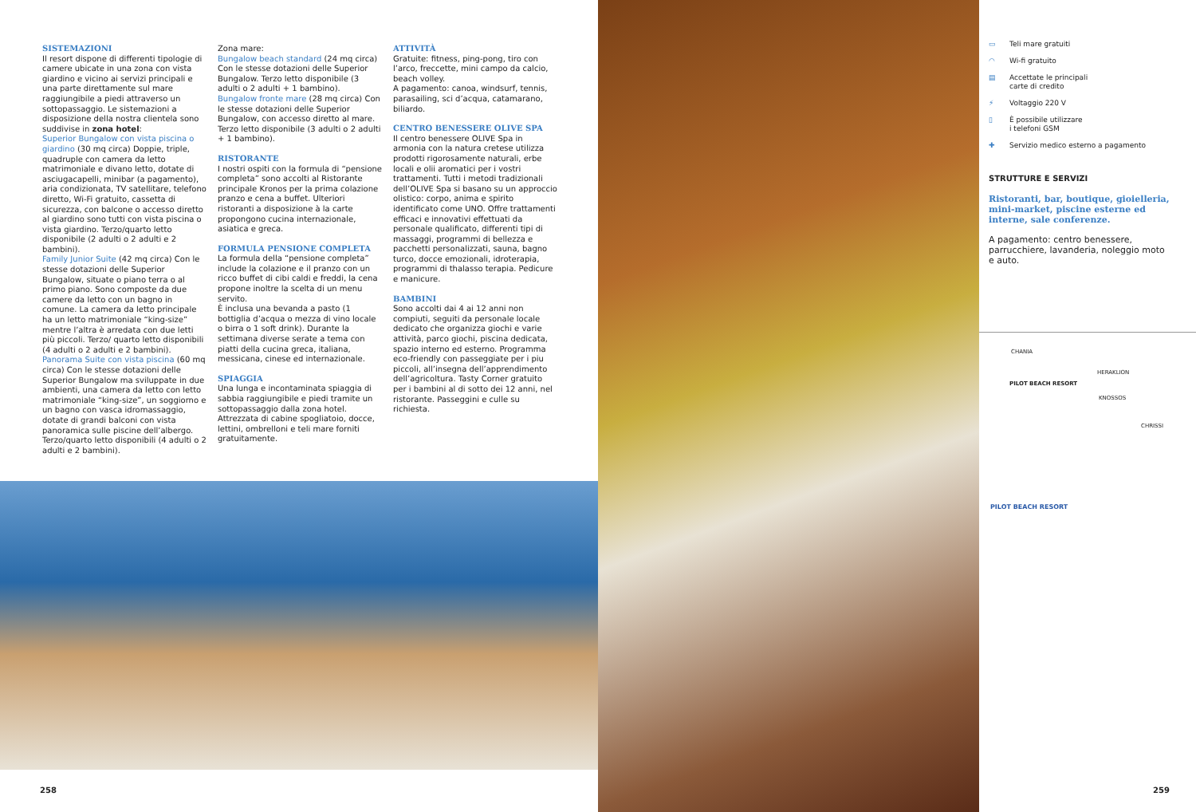SISTEMAZIONI
Il resort dispone di differenti tipologie di camere ubicate in una zona con vista giardino e vicino ai servizi principali e una parte direttamente sul mare raggiungibile a piedi attraverso un sottopassaggio. Le sistemazioni a disposizione della nostra clientela sono suddivise in zona hotel:
Superior Bungalow con vista piscina o giardino (30 mq circa) Doppie, triple, quadruple con camera da letto matrimoniale e divano letto, dotate di asciugacapelli, minibar (a pagamento), aria condizionata, TV satellitare, telefono diretto, Wi-Fi gratuito, cassetta di sicurezza, con balcone o accesso diretto al giardino sono tutti con vista piscina o vista giardino. Terzo/quarto letto disponibile (2 adulti o 2 adulti e 2 bambini).
Family Junior Suite (42 mq circa) Con le stesse dotazioni delle Superior Bungalow, situate o piano terra o al primo piano. Sono composte da due camere da letto con un bagno in comune. La camera da letto principale ha un letto matrimoniale “king-size” mentre l’altra è arredata con due letti più piccoli. Terzo/ quarto letto disponibili (4 adulti o 2 adulti e 2 bambini).
Panorama Suite con vista piscina (60 mq circa) Con le stesse dotazioni delle Superior Bungalow ma sviluppate in due ambienti, una camera da letto con letto matrimoniale “king-size”, un soggiorno e un bagno con vasca idromassaggio, dotate di grandi balconi con vista panoramica sulle piscine dell’albergo. Terzo/quarto letto disponibili (4 adulti o 2 adulti e 2 bambini).
Zona mare:
Bungalow beach standard (24 mq circa) Con le stesse dotazioni delle Superior Bungalow. Terzo letto disponibile (3 adulti o 2 adulti + 1 bambino).
Bungalow fronte mare (28 mq circa) Con le stesse dotazioni delle Superior Bungalow, con accesso diretto al mare. Terzo letto disponibile (3 adulti o 2 adulti + 1 bambino).
RISTORANTE
I nostri ospiti con la formula di “pensione completa” sono accolti al Ristorante principale Kronos per la prima colazione pranzo e cena a buffet. Ulteriori ristoranti a disposizione à la carte propongono cucina internazionale, asiatica e greca.
FORMULA PENSIONE COMPLETA
La formula della “pensione completa” include la colazione e il pranzo con un ricco buffet di cibi caldi e freddi, la cena propone inoltre la scelta di un menu servito.
È inclusa una bevanda a pasto (1 bottiglia d’acqua o mezza di vino locale o birra o 1 soft drink). Durante la settimana diverse serate a tema con piatti della cucina greca, italiana, messicana, cinese ed internazionale.
SPIAGGIA
Una lunga e incontaminata spiaggia di sabbia raggiungibile e piedi tramite un sottopassaggio dalla zona hotel. Attrezzata di cabine spogliatoio, docce, lettini, ombrelloni e teli mare forniti gratuitamente.
ATTIVITÀ
Gratuite: fitness, ping-pong, tiro con l’arco, freccette, mini campo da calcio, beach volley.
A pagamento: canoa, windsurf, tennis, parasailing, sci d’acqua, catamarano, biliardo.
CENTRO BENESSERE OLIVE SPA
Il centro benessere OLIVE Spa in armonia con la natura cretese utilizza prodotti rigorosamente naturali, erbe locali e olii aromatici per i vostri trattamenti. Tutti i metodi tradizionali dell’OLIVE Spa si basano su un approccio olistico: corpo, anima e spirito identificato come UNO. Offre trattamenti efficaci e innovativi effettuati da personale qualificato, differenti tipi di massaggi, programmi di bellezza e pacchetti personalizzati, sauna, bagno turco, docce emozionali, idroterapia, programmi di thalasso terapia. Pedicure e manicure.
BAMBINI
Sono accolti dai 4 ai 12 anni non compiuti, seguiti da personale locale dedicato che organizza giochi e varie attività, parco giochi, piscina dedicata, spazio interno ed esterno. Programma eco-friendly con passeggiate per i piu piccoli, all’insegna dell’apprendimento dell’agricoltura. Tasty Corner gratuito per i bambini al di sotto dei 12 anni, nel ristorante. Passeggini e culle su richiesta.
258
▭ Teli mare gratuiti
◠ Wi-fi gratuito
▤ Accettate le principali
carte di credito
⚡ Voltaggio 220 V
▯ È possibile utilizzare
i telefoni GSM
✚ Servizio medico esterno a pagamento
STRUTTURE E SERVIZI
Ristoranti, bar, boutique, gioielleria, mini-market, piscine esterne ed interne, sale conferenze.
A pagamento: centro benessere, parrucchiere, lavanderia, noleggio moto e auto.
CHANIA
PILOT BEACH RESORT
HERAKLION
KNOSSOS
CHRISSI
PILOT BEACH RESORT
259